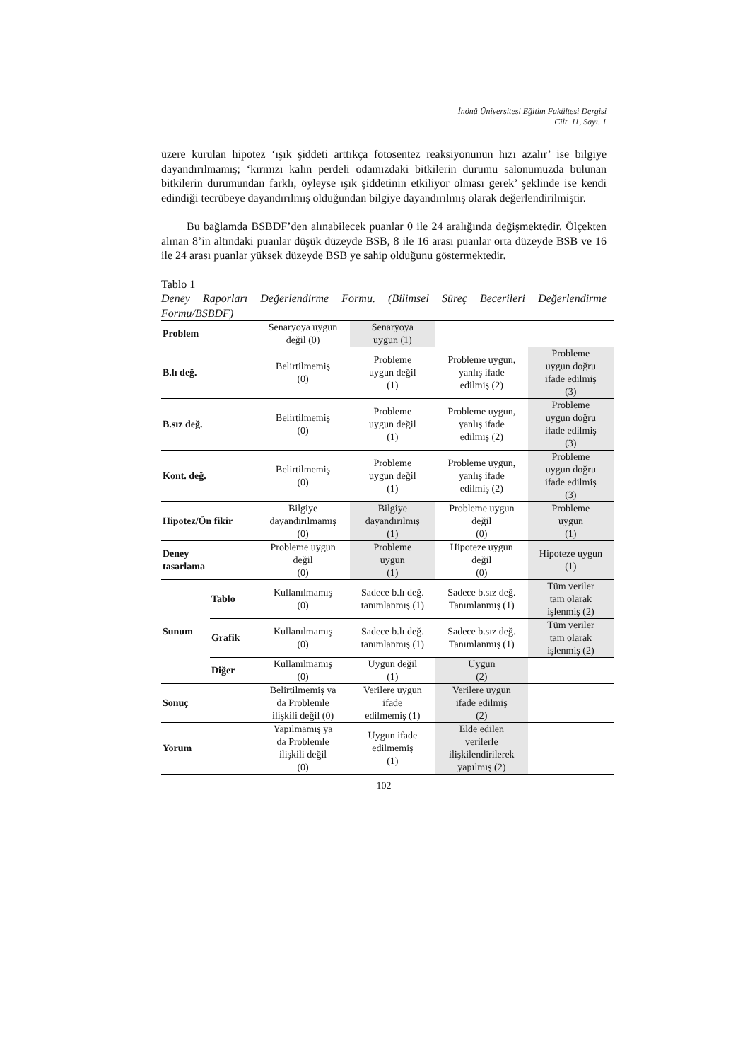İnönü Üniversitesi Eğitim Fakültesi Dergisi
Cilt. 11, Sayı. 1
üzere kurulan hipotez ‘ışık şiddeti arttıkça fotosentez reaksiyonunun hızı azalır’ ise bilgiye dayandırılmamış; ‘kırmızı kalın perdeli odamızdaki bitkilerin durumu salonumuzda bulunan bitkilerin durumundan farklı, öyleyse ışık şiddetinin etkiliyor olması gerek’ şeklinde ise kendi edindiği tecrübeye dayandırılmış olduğundan bilgiye dayandırılmış olarak değerlendirilmiştir.
Bu bağlamda BSBDF’den alınabilecek puanlar 0 ile 24 aralığında değişmektedir. Ölçekten alınan 8’in altındaki puanlar düşük düzeyde BSB, 8 ile 16 arası puanlar orta düzeyde BSB ve 16 ile 24 arası puanlar yüksek düzeyde BSB ye sahip olduğunu göstermektedir.
Tablo 1
Deney Raporları Değerlendirme Formu. (Bilimsel Süreç Becerileri Değerlendirme Formu/BSBDF)
| Problem | | Senaryoya uygun değil (0) | Senaryoya uygun (1) | | |
| B.lı değ. | | Belirtilmemiş (0) | Probleme uygun değil (1) | Probleme uygun, yanlış ifade edilmiş (2) | Probleme uygun doğru ifade edilmiş (3) |
| B.sız değ. | | Belirtilmemiş (0) | Probleme uygun değil (1) | Probleme uygun, yanlış ifade edilmiş (2) | Probleme uygun doğru ifade edilmiş (3) |
| Kont. değ. | | Belirtilmemiş (0) | Probleme uygun değil (1) | Probleme uygun, yanlış ifade edilmiş (2) | Probleme uygun doğru ifade edilmiş (3) |
| Hipotez/Ön fikir | | Bilgiye dayandırılmamış (0) | Bilgiye dayandırılmış (1) | Probleme uygun değil (0) | Probleme uygun (1) |
| Deney tasarlama | | Probleme uygun değil (0) | Probleme uygun (1) | Hipoteze uygun değil (0) | Hipoteze uygun (1) |
| Sunum | Tablo | Kullanılmamış (0) | Sadece b.lı değ. tanımlanmış (1) | Sadece b.sız değ. Tanımlanmış (1) | Tüm veriler tam olarak işlenmiş (2) |
| | Grafik | Kullanılmamış (0) | Sadece b.lı değ. tanımlanmış (1) | Sadece b.sız değ. Tanımlanmış (1) | Tüm veriler tam olarak işlenmiş (2) |
| | Diğer | Kullanılmamış (0) | Uygun değil (1) | Uygun (2) | |
| Sonuç | | Belirtilmemiş ya da Problemle ilişkili değil (0) | Verilere uygun ifade edilmemiş (1) | Verilere uygun ifade edilmiş (2) | |
| Yorum | | Yapılmamış ya da Problemle ilişkili değil (0) | Uygun ifade edilmemiş (1) | Elde edilen verilerle ilişkilendirilerek yapılmış (2) | |
102